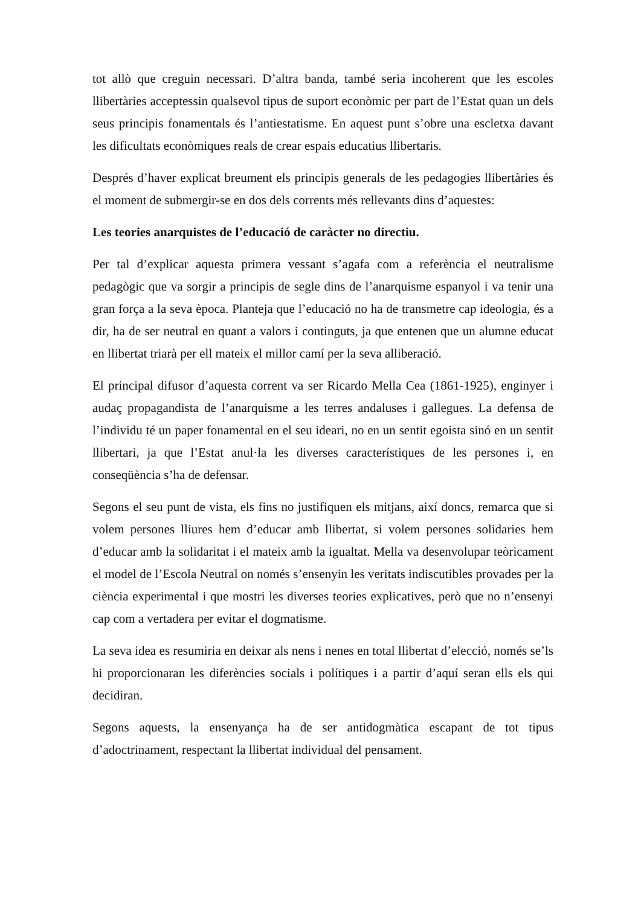tot allò que creguin necessari. D’altra banda, també seria incoherent que les escoles llibertàries acceptessin qualsevol tipus de suport econòmic per part de l’Estat quan un dels seus principis fonamentals és l’antiestatisme. En aquest punt s’obre una escletxa davant les dificultats econòmiques reals de crear espais educatius llibertaris.
Després d’haver explicat breument els principis generals de les pedagogies llibertàries és el moment de submergir-se en dos dels corrents més rellevants dins d’aquestes:
Les teories anarquistes de l’educació de caràcter no directiu.
Per tal d’explicar aquesta primera vessant s’agafa com a referència el neutralisme pedagògic que va sorgir a principis de segle dins de l’anarquisme espanyol i va tenir una gran força a la seva època. Planteja que l’educació no ha de transmetre cap ideologia, és a dir, ha de ser neutral en quant a valors i continguts, ja que entenen que un alumne educat en llibertat triarà per ell mateix el millor camí per la seva alliberació.
El principal difusor d’aquesta corrent va ser Ricardo Mella Cea (1861-1925), enginyer i audaç propagandista de l’anarquisme a les terres andaluses i gallegues. La defensa de l’individu té un paper fonamental en el seu ideari, no en un sentit egoista sinó en un sentit llibertari, ja que l’Estat anul·la les diverses característiques de les persones i, en conseqüència s’ha de defensar.
Segons el seu punt de vista, els fins no justifiquen els mitjans, així doncs, remarca que si volem persones lliures hem d’educar amb llibertat, si volem persones solidaries hem d’educar amb la solidaritat i el mateix amb la igualtat. Mella va desenvolupar teòricament el model de l’Escola Neutral on només s’ensenyin les veritats indiscutibles provades per la ciència experimental i que mostri les diverses teories explicatives, però que no n’ensenyi cap com a vertadera per evitar el dogmatisme.
La seva idea es resumiria en deixar als nens i nenes en total llibertat d’elecció, només se’ls hi proporcionaran les diferències socials i polítiques i a partir d’aquí seran ells els qui decidiran.
Segons aquests, la ensenyança ha de ser antidogmàtica escapant de tot tipus d’adoctrinament, respectant la llibertat individual del pensament.